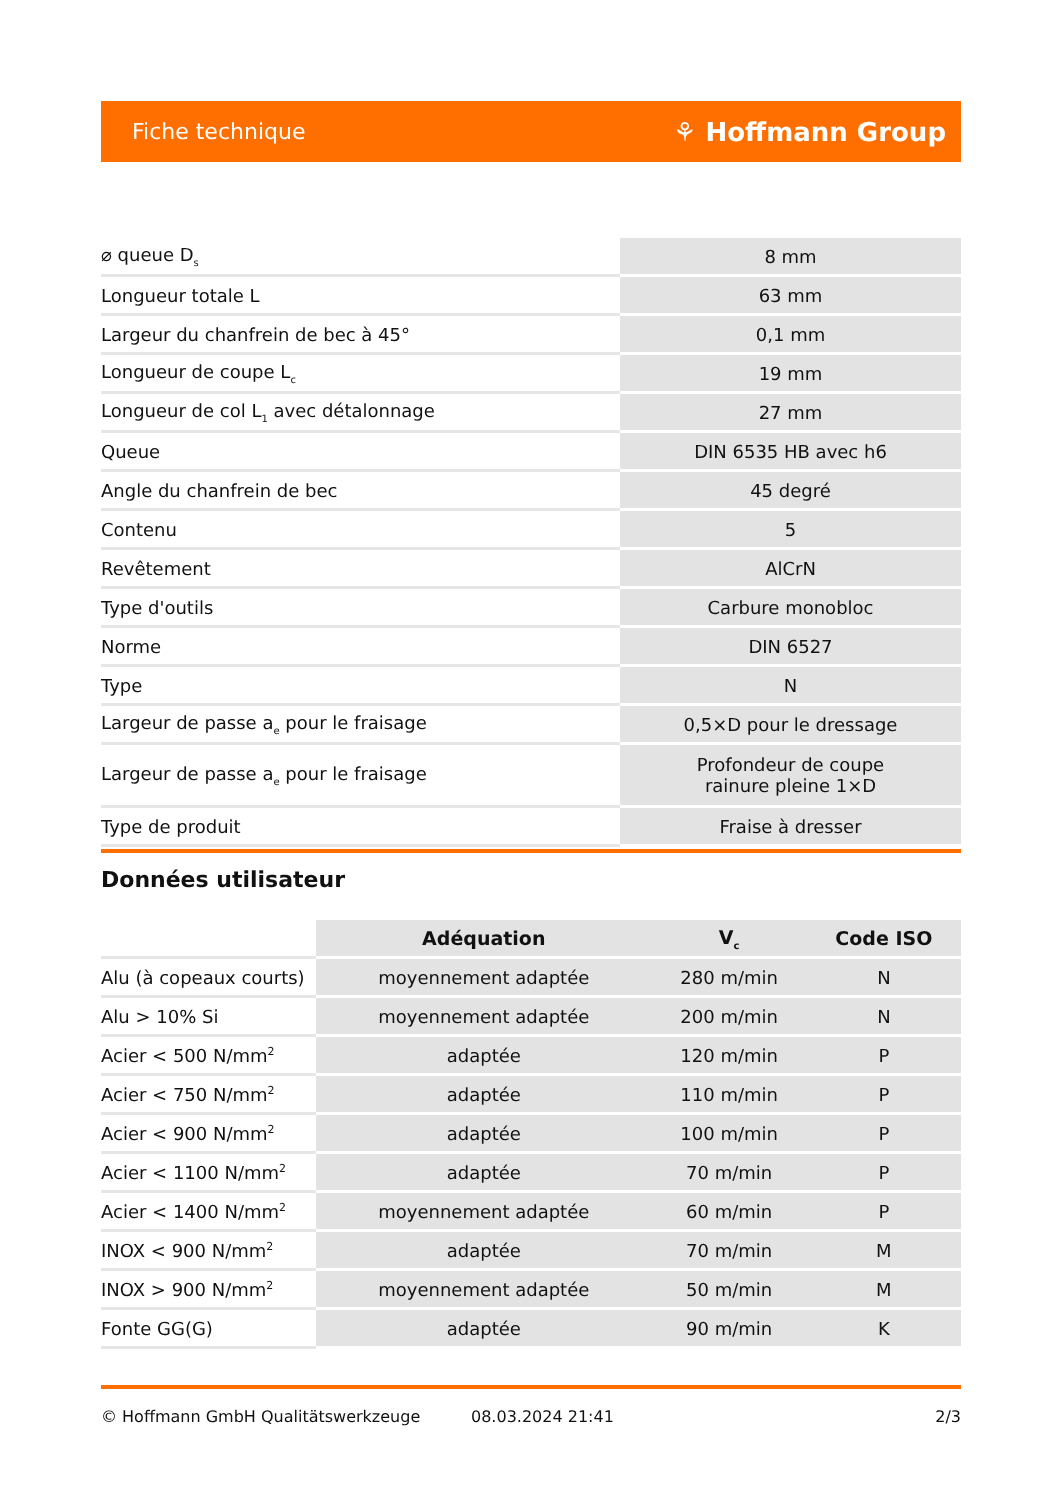Fiche technique ⚘ Hoffmann Group
| ⌀ queue D<sub>s</sub> | 8 mm |
| Longueur totale L | 63 mm |
| Largeur du chanfrein de bec à 45° | 0,1 mm |
| Longueur de coupe L<sub>c</sub> | 19 mm |
| Longueur de col L<sub>1</sub> avec détalonnage | 27 mm |
| Queue | DIN 6535 HB avec h6 |
| Angle du chanfrein de bec | 45 degré |
| Contenu | 5 |
| Revêtement | AlCrN |
| Type d'outils | Carbure monobloc |
| Norme | DIN 6527 |
| Type | N |
| Largeur de passe a<sub>e</sub> pour le fraisage | 0,5×D pour le dressage |
| Largeur de passe a<sub>e</sub> pour le fraisage | Profondeur de coupe rainure pleine 1×D |
| Type de produit | Fraise à dresser |
Données utilisateur
| | Adéquation | V<sub>c</sub> | Code ISO |
| --- | --- | --- | --- |
| Alu (à copeaux courts) | moyennement adaptée | 280 m/min | N |
| Alu > 10% Si | moyennement adaptée | 200 m/min | N |
| Acier < 500 N/mm<sup>2</sup> | adaptée | 120 m/min | P |
| Acier < 750 N/mm<sup>2</sup> | adaptée | 110 m/min | P |
| Acier < 900 N/mm<sup>2</sup> | adaptée | 100 m/min | P |
| Acier < 1100 N/mm<sup>2</sup> | adaptée | 70 m/min | P |
| Acier < 1400 N/mm<sup>2</sup> | moyennement adaptée | 60 m/min | P |
| INOX < 900 N/mm<sup>2</sup> | adaptée | 70 m/min | M |
| INOX > 900 N/mm<sup>2</sup> | moyennement adaptée | 50 m/min | M |
| Fonte GG(G) | adaptée | 90 m/min | K |
© Hoffmann GmbH Qualitätswerkzeuge 08.03.2024 21:41 2/3